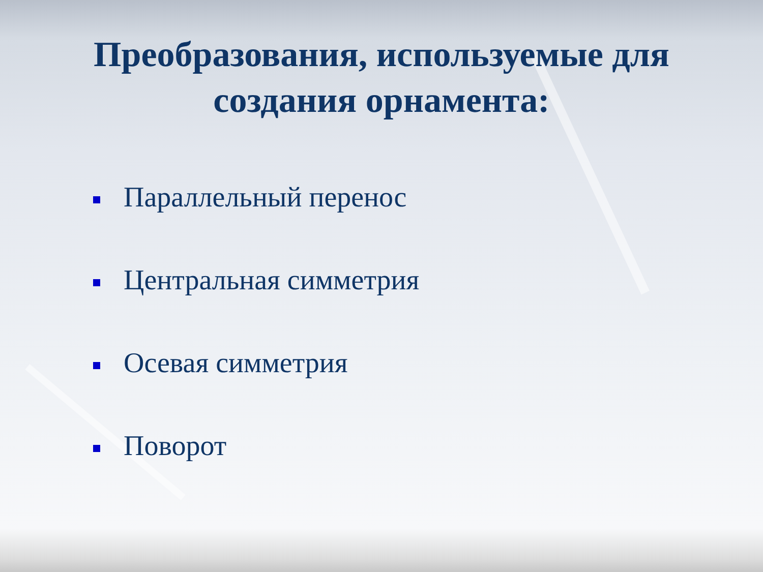Преобразования, используемые для
создания орнамента:
Параллельный перенос
Центральная симметрия
Осевая симметрия
Поворот